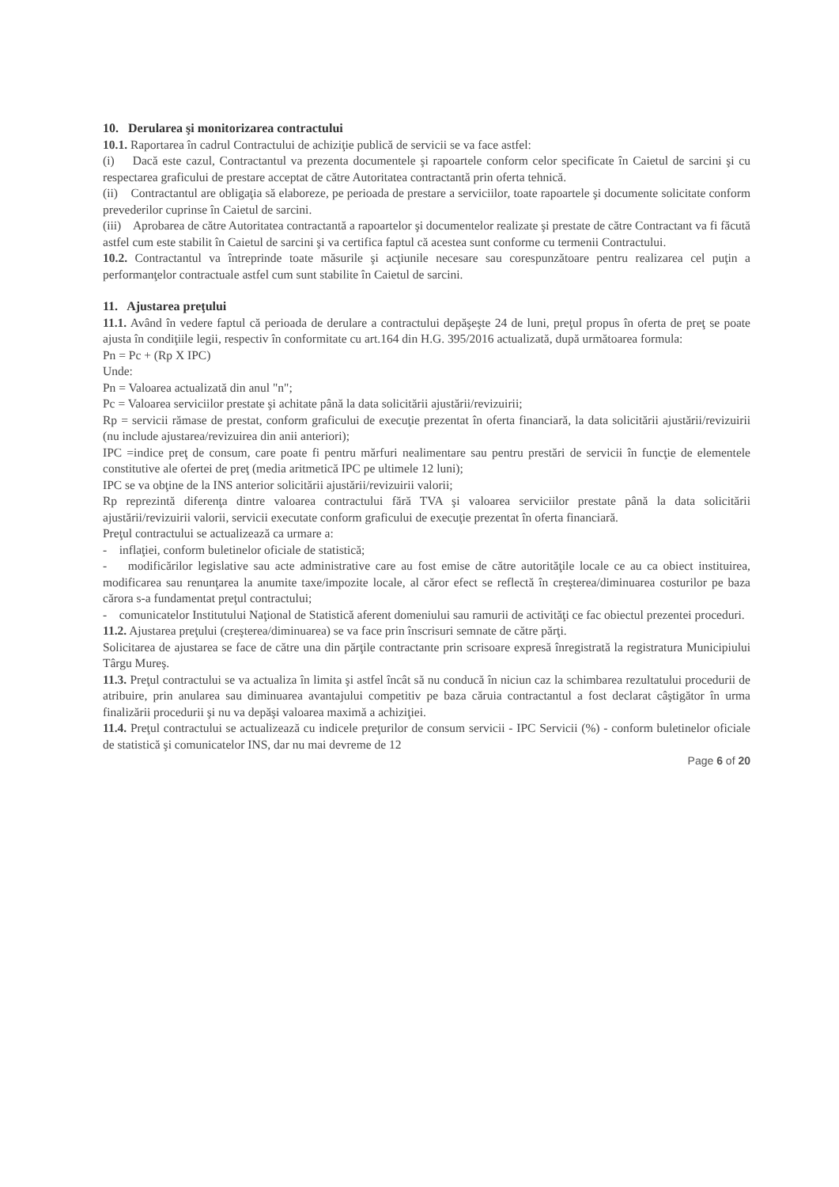10. Derularea şi monitorizarea contractului
10.1. Raportarea în cadrul Contractului de achiziţie publică de servicii se va face astfel:
(i) Dacă este cazul, Contractantul va prezenta documentele şi rapoartele conform celor specificate în Caietul de sarcini şi cu respectarea graficului de prestare acceptat de către Autoritatea contractantă prin oferta tehnică.
(ii) Contractantul are obligaţia să elaboreze, pe perioada de prestare a serviciilor, toate rapoartele şi documente solicitate conform prevederilor cuprinse în Caietul de sarcini.
(iii) Aprobarea de către Autoritatea contractantă a rapoartelor şi documentelor realizate şi prestate de către Contractant va fi făcută astfel cum este stabilit în Caietul de sarcini şi va certifica faptul că acestea sunt conforme cu termenii Contractului.
10.2. Contractantul va întreprinde toate măsurile şi acţiunile necesare sau corespunzătoare pentru realizarea cel puţin a performanţelor contractuale astfel cum sunt stabilite în Caietul de sarcini.
11. Ajustarea preţului
11.1. Având în vedere faptul că perioada de derulare a contractului depăşeşte 24 de luni, preţul propus în oferta de preţ se poate ajusta în condiţiile legii, respectiv în conformitate cu art.164 din H.G. 395/2016 actualizată, după următoarea formula:
Pn = Pc + (Rp X IPC)
Unde:
Pn = Valoarea actualizată din anul "n";
Pc = Valoarea serviciilor prestate şi achitate până la data solicitării ajustării/revizuirii;
Rp = servicii rămase de prestat, conform graficului de execuţie prezentat în oferta financiară, la data solicitării ajustării/revizuirii (nu include ajustarea/revizuirea din anii anteriori);
IPC =indice preţ de consum, care poate fi pentru mărfuri nealimentare sau pentru prestări de servicii în funcţie de elementele constitutive ale ofertei de preţ (media aritmetică IPC pe ultimele 12 luni);
IPC se va obţine de la INS anterior solicitării ajustării/revizuirii valorii;
Rp reprezintă diferenţa dintre valoarea contractului fără TVA şi valoarea serviciilor prestate până la data solicitării ajustării/revizuirii valorii, servicii executate conform graficului de execuţie prezentat în oferta financiară.
Preţul contractului se actualizează ca urmare a:
- inflaţiei, conform buletinelor oficiale de statistică;
- modificărilor legislative sau acte administrative care au fost emise de către autorităţile locale ce au ca obiect instituirea, modificarea sau renunţarea la anumite taxe/impozite locale, al căror efect se reflectă în creşterea/diminuarea costurilor pe baza cărora s-a fundamentat preţul contractului;
- comunicatelor Institutului Naţional de Statistică aferent domeniului sau ramurii de activităţi ce fac obiectul prezentei proceduri.
11.2. Ajustarea preţului (creşterea/diminuarea) se va face prin înscrisuri semnate de către părţi.
Solicitarea de ajustarea se face de către una din părţile contractante prin scrisoare expresă înregistrată la registratura Municipiului Târgu Mureş.
11.3. Preţul contractului se va actualiza în limita şi astfel încât să nu conducă în niciun caz la schimbarea rezultatului procedurii de atribuire, prin anularea sau diminuarea avantajului competitiv pe baza căruia contractantul a fost declarat câştigător în urma finalizării procedurii şi nu va depăşi valoarea maximă a achiziţiei.
11.4. Preţul contractului se actualizează cu indicele preţurilor de consum servicii - IPC Servicii (%) - conform buletinelor oficiale de statistică şi comunicatelor INS, dar nu mai devreme de 12
Page 6 of 20